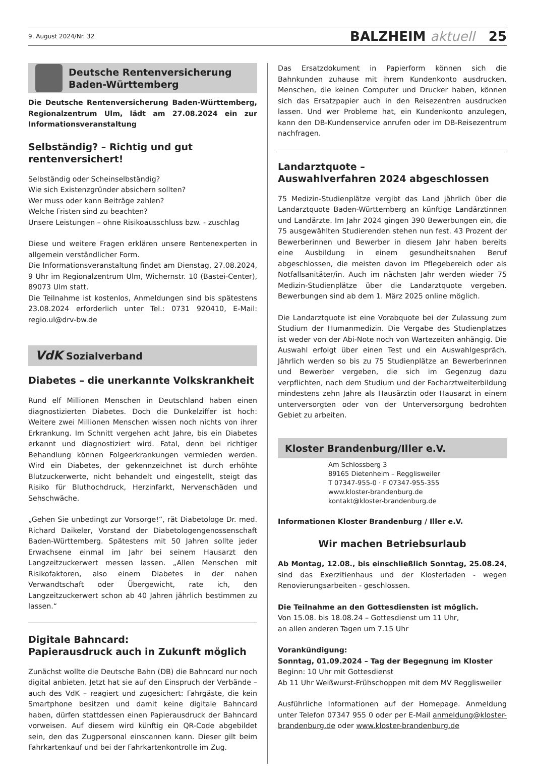9. August 2024/Nr. 32 BALZHEIM aktuell 25
Deutsche Rentenversicherung
Baden-Württemberg
Die Deutsche Rentenversicherung Baden-Württemberg, Regionalzentrum Ulm, lädt am 27.08.2024 ein zur Informationsveranstaltung
Selbständig? – Richtig und gut rentenversichert!
Selbständig oder Scheinselbständig?
Wie sich Existenzgründer absichern sollten?
Wer muss oder kann Beiträge zahlen?
Welche Fristen sind zu beachten?
Unsere Leistungen – ohne Risikoausschluss bzw. - zuschlag
Diese und weitere Fragen erklären unsere Rentenexperten in allgemein verständlicher Form.
Die Informationsveranstaltung findet am Dienstag, 27.08.2024, 9 Uhr im Regionalzentrum Ulm, Wichernstr. 10 (Bastei-Center), 89073 Ulm statt.
Die Teilnahme ist kostenlos, Anmeldungen sind bis spätestens 23.08.2024 erforderlich unter Tel.: 0731 920410, E-Mail: regio.ul@drv-bw.de
VdK Sozialverband
Diabetes – die unerkannte Volkskrankheit
Rund elf Millionen Menschen in Deutschland haben einen diagnostizierten Diabetes. Doch die Dunkelziffer ist hoch: Weitere zwei Millionen Menschen wissen noch nichts von ihrer Erkrankung. Im Schnitt vergehen acht Jahre, bis ein Diabetes erkannt und diagnostiziert wird. Fatal, denn bei richtiger Behandlung können Folgeerkrankungen vermieden werden. Wird ein Diabetes, der gekennzeichnet ist durch erhöhte Blutzuckerwerte, nicht behandelt und eingestellt, steigt das Risiko für Bluthochdruck, Herzinfarkt, Nervenschäden und Sehschwäche.
„Gehen Sie unbedingt zur Vorsorge!“, rät Diabetologe Dr. med. Richard Daikeler, Vorstand der Diabetologengenossenschaft Baden-Württemberg. Spätestens mit 50 Jahren sollte jeder Erwachsene einmal im Jahr bei seinem Hausarzt den Langzeitzuckerwert messen lassen. „Allen Menschen mit Risikofaktoren, also einem Diabetes in der nahen Verwandtschaft oder Übergewicht, rate ich, den Langzeitzuckerwert schon ab 40 Jahren jährlich bestimmen zu lassen.“
Digitale Bahncard:
Papierausdruck auch in Zukunft möglich
Zunächst wollte die Deutsche Bahn (DB) die Bahncard nur noch digital anbieten. Jetzt hat sie auf den Einspruch der Verbände – auch des VdK – reagiert und zugesichert: Fahrgäste, die kein Smartphone besitzen und damit keine digitale Bahncard haben, dürfen stattdessen einen Papierausdruck der Bahncard vorweisen. Auf diesem wird künftig ein QR-Code abgebildet sein, den das Zugpersonal einscannen kann. Dieser gilt beim Fahrkartenkauf und bei der Fahrkartenkontrolle im Zug.
Das Ersatzdokument in Papierform können sich die Bahnkunden zuhause mit ihrem Kundenkonto ausdrucken. Menschen, die keinen Computer und Drucker haben, können sich das Ersatzpapier auch in den Reisezentren ausdrucken lassen. Und wer Probleme hat, ein Kundenkonto anzulegen, kann den DB-Kundenservice anrufen oder im DB-Reisezentrum nachfragen.
Landarztquote –
Auswahlverfahren 2024 abgeschlossen
75 Medizin-Studienplätze vergibt das Land jährlich über die Landarztquote Baden-Württemberg an künftige Landärztinnen und Landärzte. Im Jahr 2024 gingen 390 Bewerbungen ein, die 75 ausgewählten Studierenden stehen nun fest. 43 Prozent der Bewerberinnen und Bewerber in diesem Jahr haben bereits eine Ausbildung in einem gesundheitsnahen Beruf abgeschlossen, die meisten davon im Pflegebereich oder als Notfallsanitäter/in. Auch im nächsten Jahr werden wieder 75 Medizin-Studienplätze über die Landarztquote vergeben. Bewerbungen sind ab dem 1. März 2025 online möglich.
Die Landarztquote ist eine Vorabquote bei der Zulassung zum Studium der Humanmedizin. Die Vergabe des Studienplatzes ist weder von der Abi-Note noch von Wartezeiten anhängig. Die Auswahl erfolgt über einen Test und ein Auswahlgespräch. Jährlich werden so bis zu 75 Studienplätze an Bewerberinnen und Bewerber vergeben, die sich im Gegenzug dazu verpflichten, nach dem Studium und der Facharztweiterbildung mindestens zehn Jahre als Hausärztin oder Hausarzt in einem unterversorgten oder von der Unterversorgung bedrohten Gebiet zu arbeiten.
Kloster Brandenburg/Iller e.V.
Am Schlossberg 3
89165 Dietenheim – Regglisweiler
T 07347-955-0 · F 07347-955-355
www.kloster-brandenburg.de
kontakt@kloster-brandenburg.de
Informationen Kloster Brandenburg / Iller e.V.
Wir machen Betriebsurlaub
Ab Montag, 12.08., bis einschließlich Sonntag, 25.08.24, sind das Exerzitienhaus und der Klosterladen - wegen Renovierungsarbeiten - geschlossen.
Die Teilnahme an den Gottesdiensten ist möglich.
Von 15.08. bis 18.08.24 – Gottesdienst um 11 Uhr,
an allen anderen Tagen um 7.15 Uhr
Vorankündigung:
Sonntag, 01.09.2024 – Tag der Begegnung im Kloster
Beginn: 10 Uhr mit Gottesdienst
Ab 11 Uhr Weißwurst-Frühschoppen mit dem MV Regglisweiler
Ausführliche Informationen auf der Homepage. Anmeldung unter Telefon 07347 955 0 oder per E-Mail anmeldung@kloster-brandenburg.de oder www.kloster-brandenburg.de